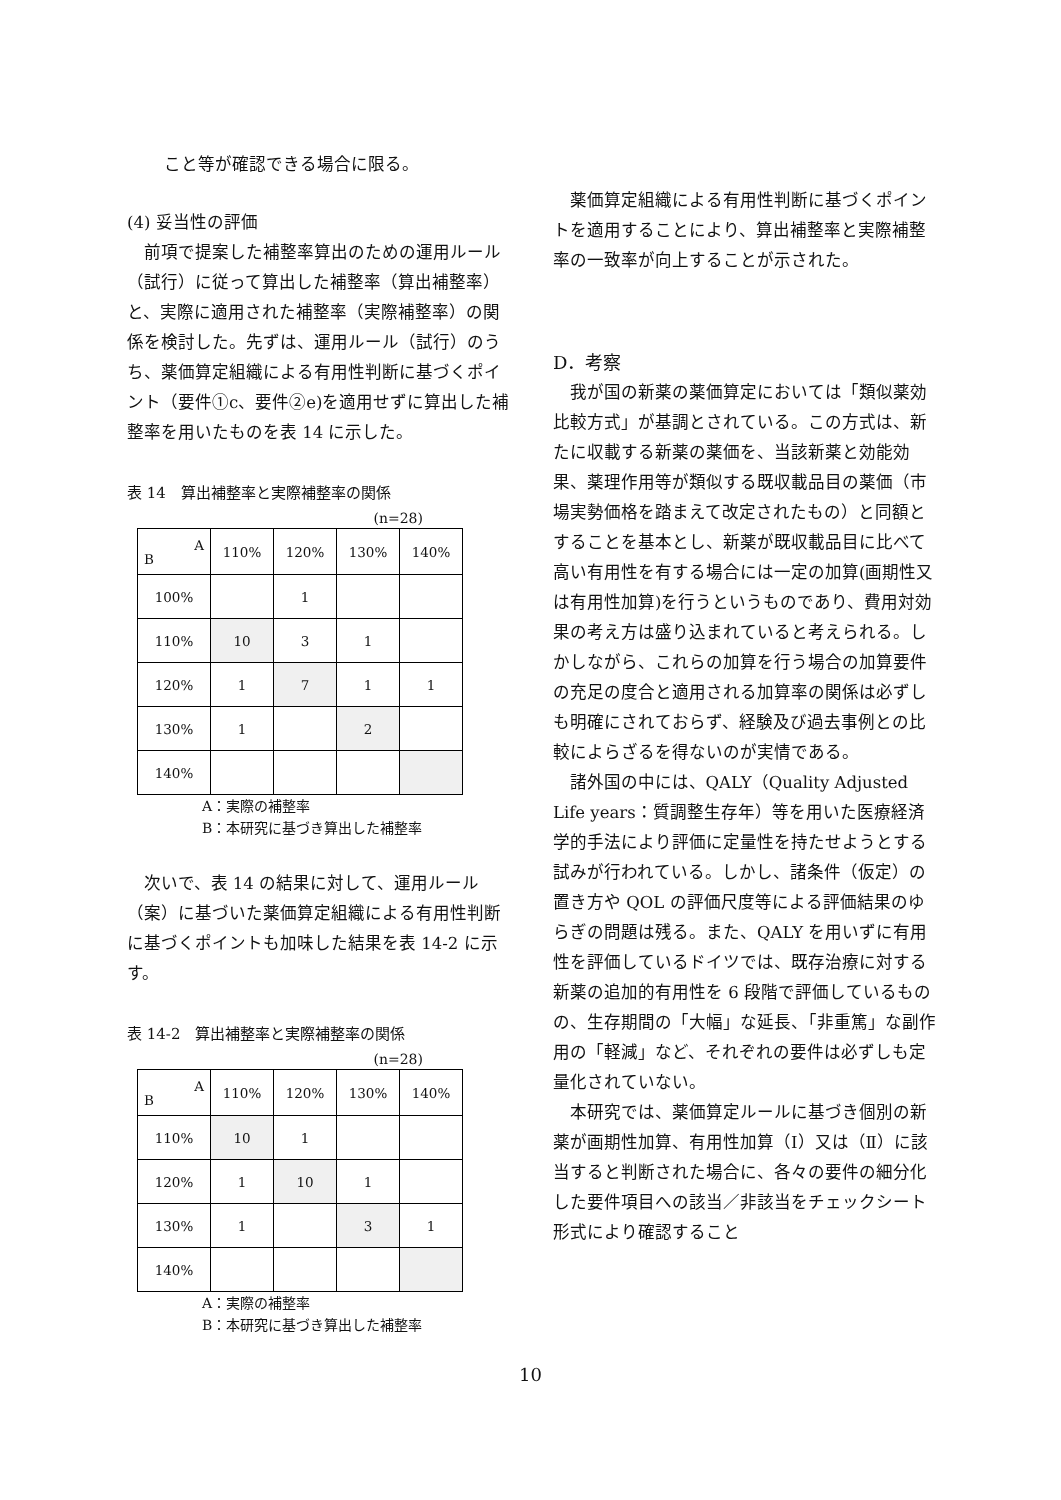こと等が確認できる場合に限る。
(4) 妥当性の評価
前項で提案した補整率算出のための運用ルール（試行）に従って算出した補整率（算出補整率）と、実際に適用された補整率（実際補整率）の関係を検討した。先ずは、運用ルール（試行）のうち、薬価算定組織による有用性判断に基づくポイント（要件①c、要件②e)を適用せずに算出した補整率を用いたものを表 14 に示した。
表 14　算出補整率と実際補整率の関係
(n=28)
| A B | 110% | 120% | 130% | 140% |
| --- | --- | --- | --- | --- |
| 100% | | 1 | | |
| 110% | 10 | 3 | 1 | |
| 120% | 1 | 7 | 1 | 1 |
| 130% | 1 | | 2 | |
| 140% | | | | |
A：実際の補整率
B：本研究に基づき算出した補整率
次いで、表 14 の結果に対して、運用ルール（案）に基づいた薬価算定組織による有用性判断に基づくポイントも加味した結果を表 14-2 に示す。
表 14-2　算出補整率と実際補整率の関係
(n=28)
| A B | 110% | 120% | 130% | 140% |
| --- | --- | --- | --- | --- |
| 110% | 10 | 1 | | |
| 120% | 1 | 10 | 1 | |
| 130% | 1 | | 3 | 1 |
| 140% | | | | |
A：実際の補整率
B：本研究に基づき算出した補整率
薬価算定組織による有用性判断に基づくポイントを適用することにより、算出補整率と実際補整率の一致率が向上することが示された。
D．考察
我が国の新薬の薬価算定においては「類似薬効比較方式」が基調とされている。この方式は、新たに収載する新薬の薬価を、当該新薬と効能効果、薬理作用等が類似する既収載品目の薬価（市場実勢価格を踏まえて改定されたもの）と同額とすることを基本とし、新薬が既収載品目に比べて高い有用性を有する場合には一定の加算(画期性又は有用性加算)を行うというものであり、費用対効果の考え方は盛り込まれていると考えられる。しかしながら、これらの加算を行う場合の加算要件の充足の度合と適用される加算率の関係は必ずしも明確にされておらず、経験及び過去事例との比較によらざるを得ないのが実情である。
諸外国の中には、QALY（Quality Adjusted Life years：質調整生存年）等を用いた医療経済学的手法により評価に定量性を持たせようとする試みが行われている。しかし、諸条件（仮定）の置き方や QOL の評価尺度等による評価結果のゆらぎの問題は残る。また、QALY を用いずに有用性を評価しているドイツでは、既存治療に対する新薬の追加的有用性を 6 段階で評価しているものの、生存期間の「大幅」な延長、「非重篤」な副作用の「軽減」など、それぞれの要件は必ずしも定量化されていない。
本研究では、薬価算定ルールに基づき個別の新薬が画期性加算、有用性加算（Ⅰ）又は（Ⅱ）に該当すると判断された場合に、各々の要件の細分化した要件項目への該当／非該当をチェックシート形式により確認すること
10